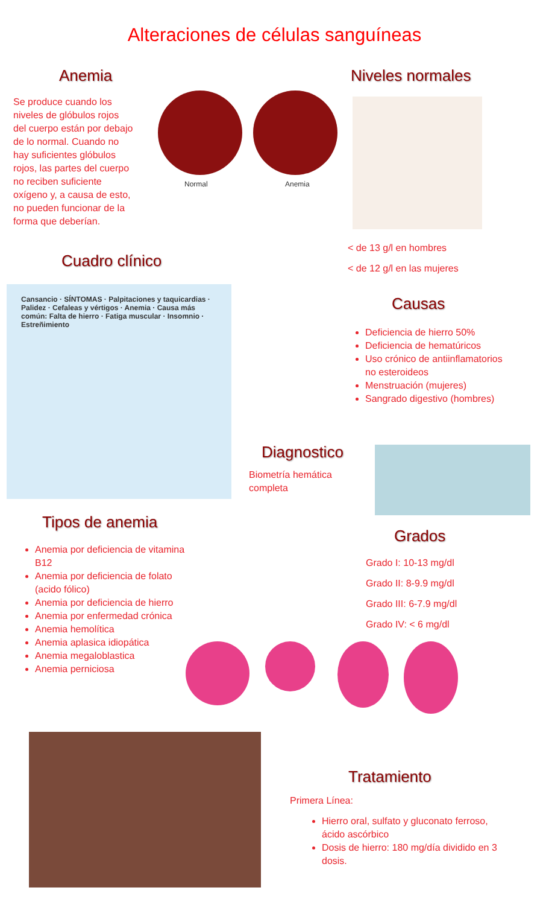Alteraciones de células sanguíneas
Anemia
Se produce cuando los niveles de glóbulos rojos del cuerpo están por debajo de lo normal. Cuando no hay suficientes glóbulos rojos, las partes del cuerpo no reciben suficiente oxígeno y, a causa de esto, no pueden funcionar de la forma que deberían.
Normal Anemia
Niveles normales
< de 13 g/l en hombres
< de 12 g/l en las mujeres
Cuadro clínico
Cansancio · SÍNTOMAS · Palpitaciones y taquicardias · Palidez · Cefaleas y vértigos · Anemia · Causa más común: Falta de hierro · Fatiga muscular · Insomnio · Estreñimiento
Causas
Deficiencia de hierro 50%
Deficiencia de hematúricos
Uso crónico de antiinflamatorios no esteroideos
Menstruación (mujeres)
Sangrado digestivo (hombres)
Diagnostico
Biometría hemática completa
Tipos de anemia
Anemia por deficiencia de vitamina B12
Anemia por deficiencia de folato (acido fólico)
Anemia por deficiencia de hierro
Anemia por enfermedad crónica
Anemia hemolítica
Anemia aplasica idiopática
Anemia megaloblastica
Anemia perniciosa
Grados
Grado I: 10-13 mg/dl
Grado II: 8-9.9 mg/dl
Grado III: 6-7.9 mg/dl
Grado IV: < 6 mg/dl
Tratamiento
Primera Línea:
Hierro oral, sulfato y gluconato ferroso, ácido ascórbico
Dosis de hierro: 180 mg/día dividido en 3 dosis.